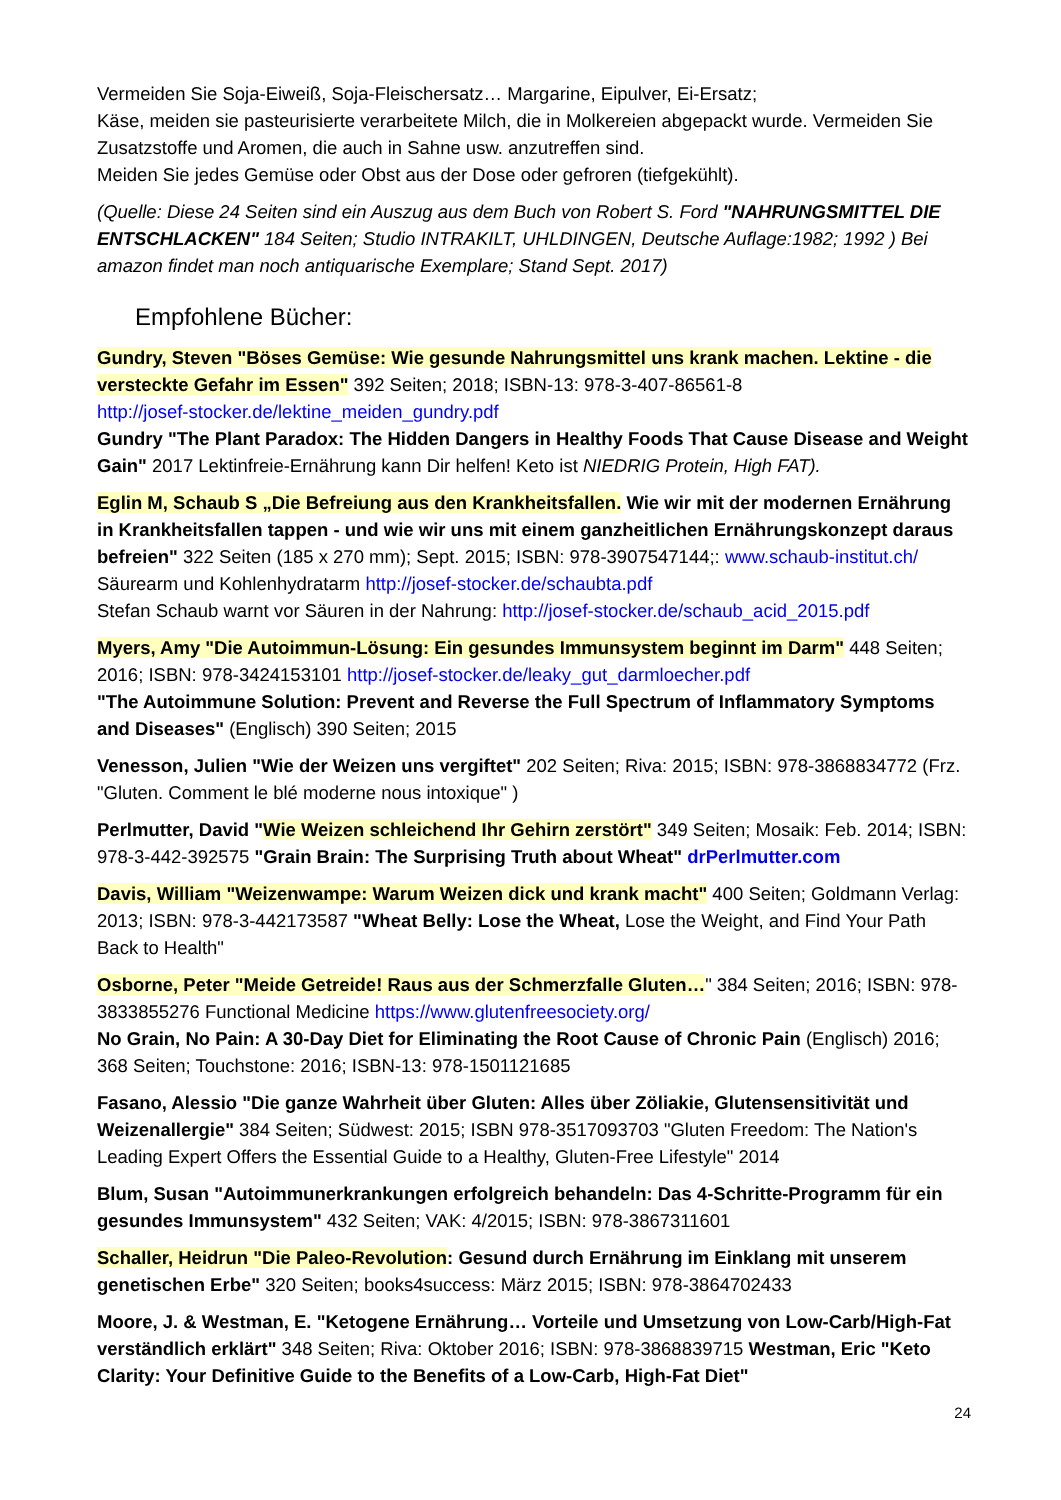Vermeiden Sie Soja-Eiweiß, Soja-Fleischersatz… Margarine, Eipulver, Ei-Ersatz;
Käse, meiden sie pasteurisierte verarbeitete Milch, die in Molkereien abgepackt wurde. Vermeiden Sie Zusatzstoffe und Aromen, die auch in Sahne usw. anzutreffen sind.
Meiden Sie jedes Gemüse oder Obst aus der Dose oder gefroren (tiefgekühlt).
(Quelle: Diese 24 Seiten sind ein Auszug aus dem Buch von Robert S. Ford "NAHRUNGSMITTEL DIE ENTSCHLACKEN" 184 Seiten; Studio INTRAKILT, UHLDINGEN, Deutsche Auflage:1982; 1992 ) Bei amazon findet man noch antiquarische Exemplare; Stand Sept. 2017)
Empfohlene Bücher:
Gundry, Steven "Böses Gemüse: Wie gesunde Nahrungsmittel uns krank machen. Lektine - die versteckte Gefahr im Essen" 392 Seiten; 2018; ISBN-13: 978-3-407-86561-8
http://josef-stocker.de/lektine_meiden_gundry.pdf
Gundry "The Plant Paradox: The Hidden Dangers in Healthy Foods That Cause Disease and Weight Gain" 2017 Lektinfreie-Ernährung kann Dir helfen! Keto ist NIEDRIG Protein, High FAT).
Eglin M, Schaub S „Die Befreiung aus den Krankheitsfallen. Wie wir mit der modernen Ernährung in Krankheitsfallen tappen - und wie wir uns mit einem ganzheitlichen Ernährungskonzept daraus befreien" 322 Seiten (185 x 270 mm); Sept. 2015; ISBN: 978-3907547144;: www.schaub-institut.ch/
Säurearm und Kohlenhydratarm http://josef-stocker.de/schaubta.pdf
Stefan Schaub warnt vor Säuren in der Nahrung: http://josef-stocker.de/schaub_acid_2015.pdf
Myers, Amy "Die Autoimmun-Lösung: Ein gesundes Immunsystem beginnt im Darm" 448 Seiten; 2016; ISBN: 978-3424153101 http://josef-stocker.de/leaky_gut_darmloecher.pdf
"The Autoimmune Solution: Prevent and Reverse the Full Spectrum of Inflammatory Symptoms and Diseases" (Englisch) 390 Seiten; 2015
Venesson, Julien "Wie der Weizen uns vergiftet" 202 Seiten; Riva: 2015; ISBN: 978-3868834772 (Frz. "Gluten. Comment le blé moderne nous intoxique" )
Perlmutter, David "Wie Weizen schleichend Ihr Gehirn zerstört" 349 Seiten; Mosaik: Feb. 2014; ISBN: 978-3-442-392575 "Grain Brain: The Surprising Truth about Wheat" drPerlmutter.com
Davis, William "Weizenwampe: Warum Weizen dick und krank macht" 400 Seiten; Goldmann Verlag: 2013; ISBN: 978-3-442173587 "Wheat Belly: Lose the Wheat, Lose the Weight, and Find Your Path Back to Health"
Osborne, Peter "Meide Getreide! Raus aus der Schmerzfalle Gluten…" 384 Seiten; 2016; ISBN: 978-3833855276 Functional Medicine https://www.glutenfreesociety.org/
No Grain, No Pain: A 30-Day Diet for Eliminating the Root Cause of Chronic Pain (Englisch) 2016; 368 Seiten; Touchstone: 2016; ISBN-13: 978-1501121685
Fasano, Alessio "Die ganze Wahrheit über Gluten: Alles über Zöliakie, Glutensensitivität und Weizenallergie" 384 Seiten; Südwest: 2015; ISBN 978-3517093703 "Gluten Freedom: The Nation's Leading Expert Offers the Essential Guide to a Healthy, Gluten-Free Lifestyle" 2014
Blum, Susan "Autoimmunerkrankungen erfolgreich behandeln: Das 4-Schritte-Programm für ein gesundes Immunsystem" 432 Seiten; VAK: 4/2015; ISBN: 978-3867311601
Schaller, Heidrun "Die Paleo-Revolution: Gesund durch Ernährung im Einklang mit unserem genetischen Erbe" 320 Seiten; books4success: März 2015; ISBN: 978-3864702433
Moore, J. & Westman, E. "Ketogene Ernährung… Vorteile und Umsetzung von Low-Carb/High-Fat verständlich erklärt" 348 Seiten; Riva: Oktober 2016; ISBN: 978-3868839715 Westman, Eric "Keto Clarity: Your Definitive Guide to the Benefits of a Low-Carb, High-Fat Diet"
24